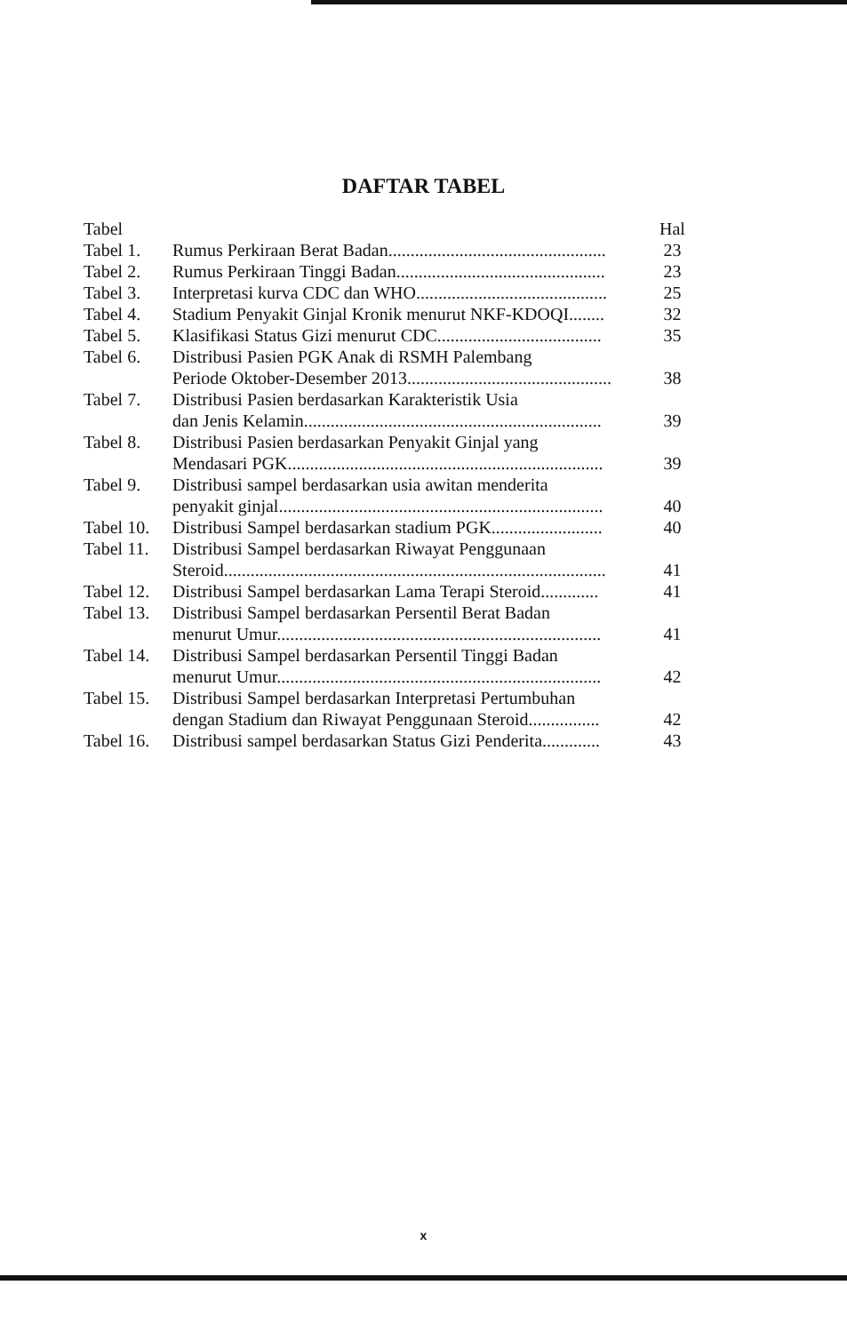DAFTAR TABEL
| Tabel | | Hal |
| Tabel 1. | Rumus Perkiraan Berat Badan................................................. | 23 |
| Tabel 2. | Rumus Perkiraan Tinggi Badan............................................... | 23 |
| Tabel 3. | Interpretasi kurva CDC dan WHO........................................... | 25 |
| Tabel 4. | Stadium Penyakit Ginjal Kronik menurut NKF-KDOQI........ | 32 |
| Tabel 5. | Klasifikasi Status Gizi menurut CDC..................................... | 35 |
| Tabel 6. | Distribusi Pasien PGK Anak di RSMH Palembang Periode Oktober-Desember 2013.............................................. | 38 |
| Tabel 7. | Distribusi Pasien berdasarkan Karakteristik Usia dan Jenis Kelamin................................................................... | 39 |
| Tabel 8. | Distribusi Pasien berdasarkan Penyakit Ginjal yang Mendasari PGK....................................................................... | 39 |
| Tabel 9. | Distribusi sampel berdasarkan usia awitan menderita penyakit ginjal......................................................................... | 40 |
| Tabel 10. | Distribusi Sampel berdasarkan stadium PGK......................... | 40 |
| Tabel 11. | Distribusi Sampel berdasarkan Riwayat Penggunaan Steroid...................................................................................... | 41 |
| Tabel 12. | Distribusi Sampel berdasarkan Lama Terapi Steroid............. | 41 |
| Tabel 13. | Distribusi Sampel berdasarkan Persentil Berat Badan menurut Umur......................................................................... | 41 |
| Tabel 14. | Distribusi Sampel berdasarkan Persentil Tinggi Badan menurut Umur......................................................................... | 42 |
| Tabel 15. | Distribusi Sampel berdasarkan Interpretasi Pertumbuhan dengan Stadium dan Riwayat Penggunaan Steroid................ | 42 |
| Tabel 16. | Distribusi sampel berdasarkan Status Gizi Penderita............. | 43 |
x